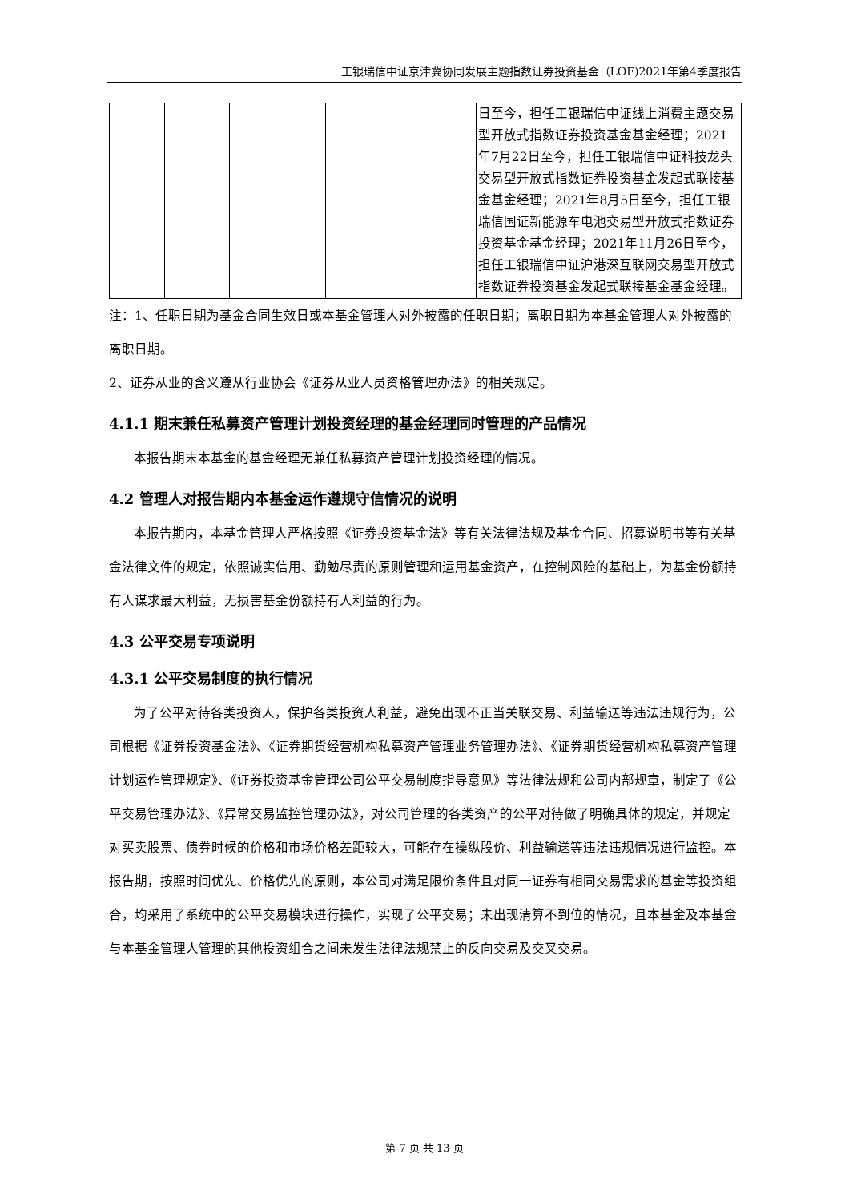工银瑞信中证京津冀协同发展主题指数证券投资基金（LOF)2021年第4季度报告
| | | | | | 日至今，担任工银瑞信中证线上消费主题交易型开放式指数证券投资基金基金经理；2021年7月22日至今，担任工银瑞信中证科技龙头交易型开放式指数证券投资基金发起式联接基金基金经理；2021年8月5日至今，担任工银瑞信国证新能源车电池交易型开放式指数证券投资基金基金经理；2021年11月26日至今，担任工银瑞信中证沪港深互联网交易型开放式指数证券投资基金发起式联接基金基金经理。 |
注：1、任职日期为基金合同生效日或本基金管理人对外披露的任职日期；离职日期为本基金管理人对外披露的离职日期。
2、证券从业的含义遵从行业协会《证券从业人员资格管理办法》的相关规定。
4.1.1 期末兼任私募资产管理计划投资经理的基金经理同时管理的产品情况
本报告期末本基金的基金经理无兼任私募资产管理计划投资经理的情况。
4.2 管理人对报告期内本基金运作遵规守信情况的说明
本报告期内，本基金管理人严格按照《证券投资基金法》等有关法律法规及基金合同、招募说明书等有关基金法律文件的规定，依照诚实信用、勤勉尽责的原则管理和运用基金资产，在控制风险的基础上，为基金份额持有人谋求最大利益，无损害基金份额持有人利益的行为。
4.3 公平交易专项说明
4.3.1 公平交易制度的执行情况
为了公平对待各类投资人，保护各类投资人利益，避免出现不正当关联交易、利益输送等违法违规行为，公司根据《证券投资基金法》、《证券期货经营机构私募资产管理业务管理办法》、《证券期货经营机构私募资产管理计划运作管理规定》、《证券投资基金管理公司公平交易制度指导意见》等法律法规和公司内部规章，制定了《公平交易管理办法》、《异常交易监控管理办法》，对公司管理的各类资产的公平对待做了明确具体的规定，并规定对买卖股票、债券时候的价格和市场价格差距较大，可能存在操纵股价、利益输送等违法违规情况进行监控。本报告期，按照时间优先、价格优先的原则，本公司对满足限价条件且对同一证券有相同交易需求的基金等投资组合，均采用了系统中的公平交易模块进行操作，实现了公平交易；未出现清算不到位的情况，且本基金及本基金与本基金管理人管理的其他投资组合之间未发生法律法规禁止的反向交易及交叉交易。
第 7 页 共 13 页